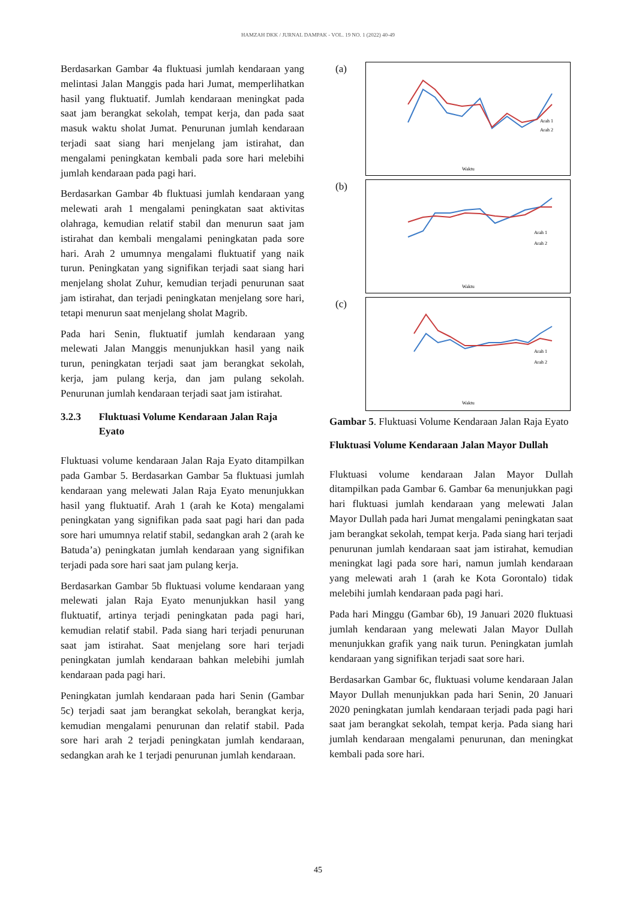HAMZAH DKK / JURNAL DAMPAK - VOL. 19 NO. 1 (2022) 40-49
Berdasarkan Gambar 4a fluktuasi jumlah kendaraan yang melintasi Jalan Manggis pada hari Jumat, memperlihatkan hasil yang fluktuatif. Jumlah kendaraan meningkat pada saat jam berangkat sekolah, tempat kerja, dan pada saat masuk waktu sholat Jumat. Penurunan jumlah kendaraan terjadi saat siang hari menjelang jam istirahat, dan mengalami peningkatan kembali pada sore hari melebihi jumlah kendaraan pada pagi hari.
Berdasarkan Gambar 4b fluktuasi jumlah kendaraan yang melewati arah 1 mengalami peningkatan saat aktivitas olahraga, kemudian relatif stabil dan menurun saat jam istirahat dan kembali mengalami peningkatan pada sore hari. Arah 2 umumnya mengalami fluktuatif yang naik turun. Peningkatan yang signifikan terjadi saat siang hari menjelang sholat Zuhur, kemudian terjadi penurunan saat jam istirahat, dan terjadi peningkatan menjelang sore hari, tetapi menurun saat menjelang sholat Magrib.
Pada hari Senin, fluktuatif jumlah kendaraan yang melewati Jalan Manggis menunjukkan hasil yang naik turun, peningkatan terjadi saat jam berangkat sekolah, kerja, jam pulang kerja, dan jam pulang sekolah. Penurunan jumlah kendaraan terjadi saat jam istirahat.
3.2.3 Fluktuasi Volume Kendaraan Jalan Raja Eyato
Fluktuasi volume kendaraan Jalan Raja Eyato ditampilkan pada Gambar 5. Berdasarkan Gambar 5a fluktuasi jumlah kendaraan yang melewati Jalan Raja Eyato menunjukkan hasil yang fluktuatif. Arah 1 (arah ke Kota) mengalami peningkatan yang signifikan pada saat pagi hari dan pada sore hari umumnya relatif stabil, sedangkan arah 2 (arah ke Batuda’a) peningkatan jumlah kendaraan yang signifikan terjadi pada sore hari saat jam pulang kerja.
Berdasarkan Gambar 5b fluktuasi volume kendaraan yang melewati jalan Raja Eyato menunjukkan hasil yang fluktuatif, artinya terjadi peningkatan pada pagi hari, kemudian relatif stabil. Pada siang hari terjadi penurunan saat jam istirahat. Saat menjelang sore hari terjadi peningkatan jumlah kendaraan bahkan melebihi jumlah kendaraan pada pagi hari.
Peningkatan jumlah kendaraan pada hari Senin (Gambar 5c) terjadi saat jam berangkat sekolah, berangkat kerja, kemudian mengalami penurunan dan relatif stabil. Pada sore hari arah 2 terjadi peningkatan jumlah kendaraan, sedangkan arah ke 1 terjadi penurunan jumlah kendaraan.
(a)
Arah 1
Arah 2
Waktu
(b)
Arah 1
Arah 2
Waktu
(c)
Arah 1
Arah 2
Waktu
Gambar 5. Fluktuasi Volume Kendaraan Jalan Raja Eyato
Fluktuasi Volume Kendaraan Jalan Mayor Dullah
Fluktuasi volume kendaraan Jalan Mayor Dullah ditampilkan pada Gambar 6. Gambar 6a menunjukkan pagi hari fluktuasi jumlah kendaraan yang melewati Jalan Mayor Dullah pada hari Jumat mengalami peningkatan saat jam berangkat sekolah, tempat kerja. Pada siang hari terjadi penurunan jumlah kendaraan saat jam istirahat, kemudian meningkat lagi pada sore hari, namun jumlah kendaraan yang melewati arah 1 (arah ke Kota Gorontalo) tidak melebihi jumlah kendaraan pada pagi hari.
Pada hari Minggu (Gambar 6b), 19 Januari 2020 fluktuasi jumlah kendaraan yang melewati Jalan Mayor Dullah menunjukkan grafik yang naik turun. Peningkatan jumlah kendaraan yang signifikan terjadi saat sore hari.
Berdasarkan Gambar 6c, fluktuasi volume kendaraan Jalan Mayor Dullah menunjukkan pada hari Senin, 20 Januari 2020 peningkatan jumlah kendaraan terjadi pada pagi hari saat jam berangkat sekolah, tempat kerja. Pada siang hari jumlah kendaraan mengalami penurunan, dan meningkat kembali pada sore hari.
45